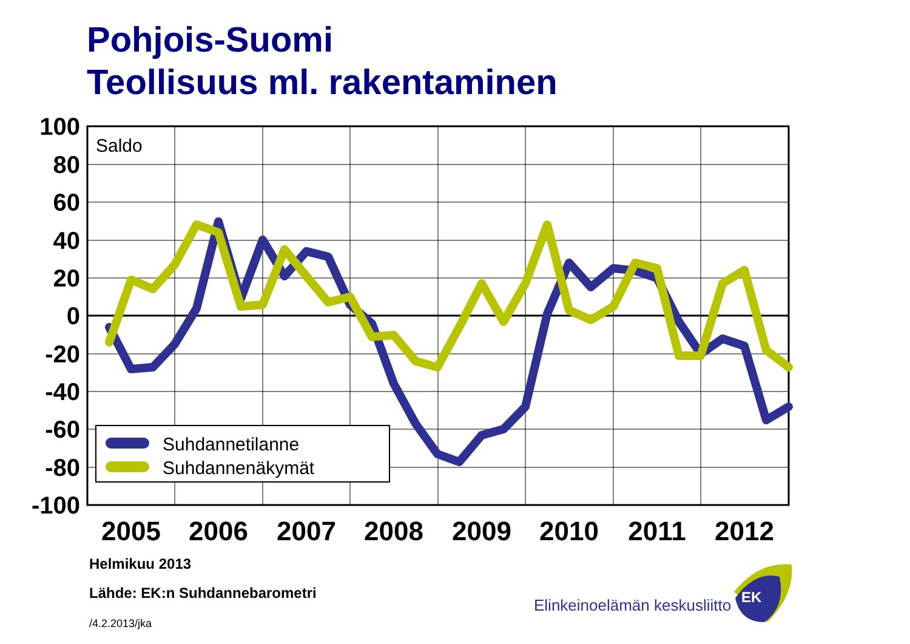Pohjois-Suomi
Teollisuus ml. rakentaminen
100
80
60
40
20
0
-20
-40
-60
-80
-100
2005
2006
2007
2008
2009
2010
2011
2012
Saldo
Suhdannetilanne
Suhdannenäkymät
EK
Helmikuu 2013
Lähde: EK:n Suhdannebarometri
/4.2.2013/jka
Elinkeinoelämän keskusliitto